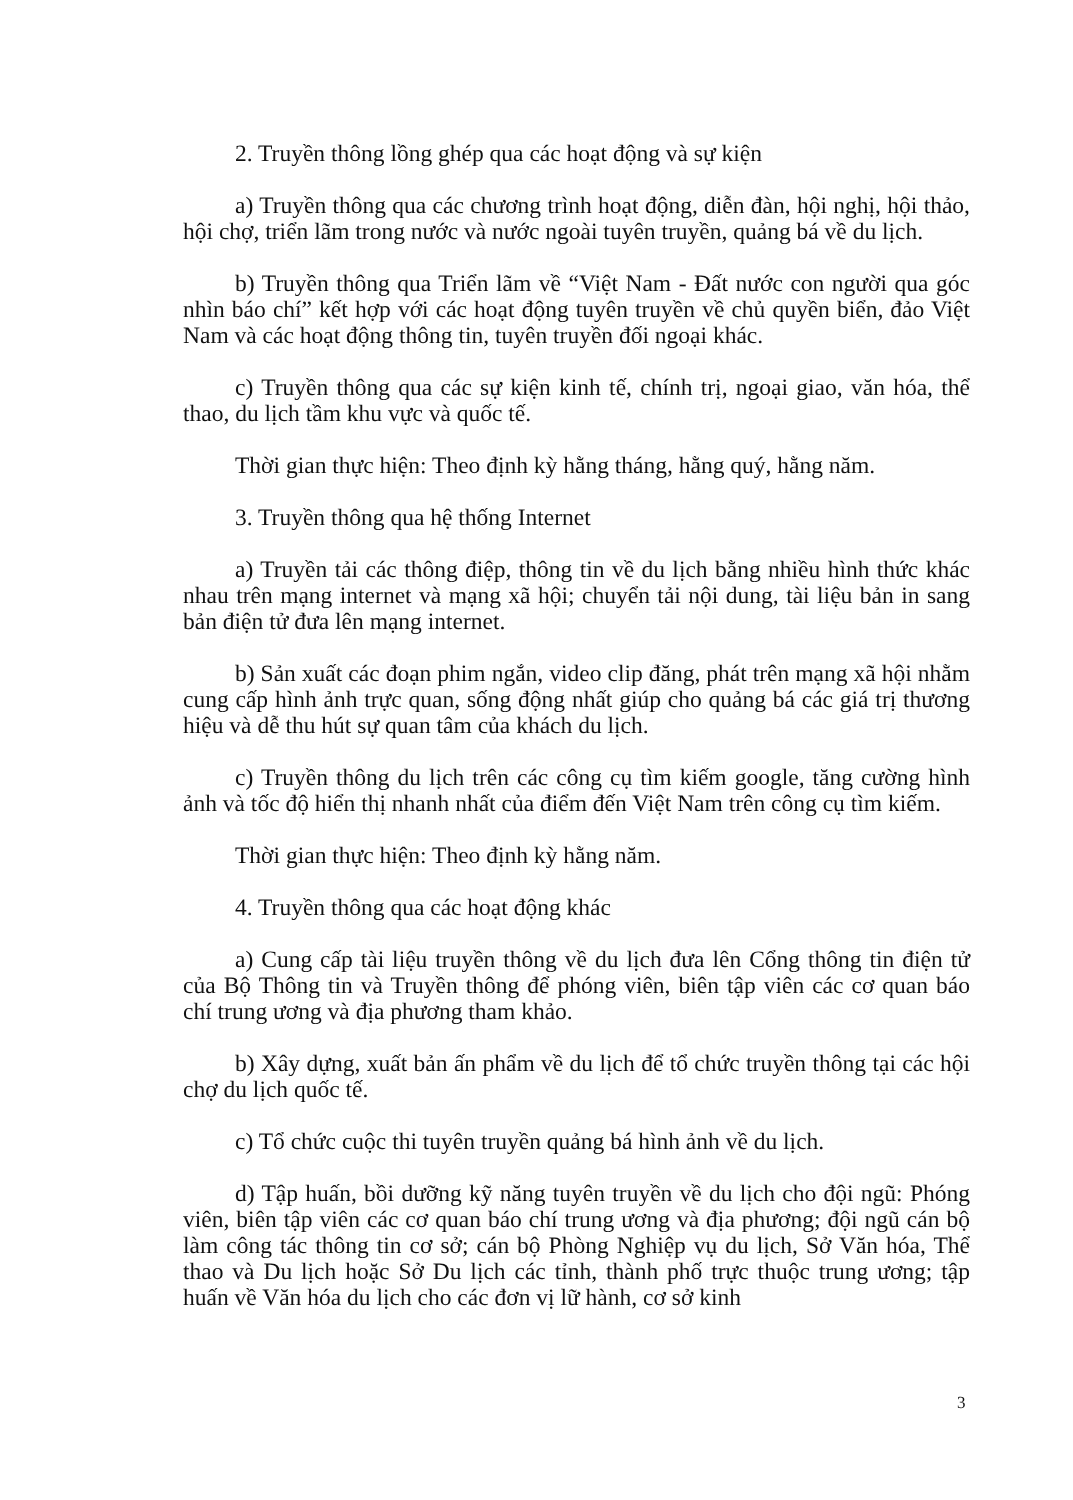2. Truyền thông lồng ghép qua các hoạt động và sự kiện
a) Truyền thông qua các chương trình hoạt động, diễn đàn, hội nghị, hội thảo, hội chợ, triển lãm trong nước và nước ngoài tuyên truyền, quảng bá về du lịch.
b) Truyền thông qua Triển lãm về “Việt Nam - Đất nước con người qua góc nhìn báo chí” kết hợp với các hoạt động tuyên truyền về chủ quyền biển, đảo Việt Nam và các hoạt động thông tin, tuyên truyền đối ngoại khác.
c) Truyền thông qua các sự kiện kinh tế, chính trị, ngoại giao, văn hóa, thể thao, du lịch tầm khu vực và quốc tế.
Thời gian thực hiện: Theo định kỳ hằng tháng, hằng quý, hằng năm.
3. Truyền thông qua hệ thống Internet
a) Truyền tải các thông điệp, thông tin về du lịch bằng nhiều hình thức khác nhau trên mạng internet và mạng xã hội; chuyển tải nội dung, tài liệu bản in sang bản điện tử đưa lên mạng internet.
b) Sản xuất các đoạn phim ngắn, video clip đăng, phát trên mạng xã hội nhằm cung cấp hình ảnh trực quan, sống động nhất giúp cho quảng bá các giá trị thương hiệu và dễ thu hút sự quan tâm của khách du lịch.
c) Truyền thông du lịch trên các công cụ tìm kiếm google, tăng cường hình ảnh và tốc độ hiển thị nhanh nhất của điểm đến Việt Nam trên công cụ tìm kiếm.
Thời gian thực hiện: Theo định kỳ hằng năm.
4. Truyền thông qua các hoạt động khác
a) Cung cấp tài liệu truyền thông về du lịch đưa lên Cổng thông tin điện tử của Bộ Thông tin và Truyền thông để phóng viên, biên tập viên các cơ quan báo chí trung ương và địa phương tham khảo.
b) Xây dựng, xuất bản ấn phẩm về du lịch để tổ chức truyền thông tại các hội chợ du lịch quốc tế.
c) Tổ chức cuộc thi tuyên truyền quảng bá hình ảnh về du lịch.
d) Tập huấn, bồi dưỡng kỹ năng tuyên truyền về du lịch cho đội ngũ: Phóng viên, biên tập viên các cơ quan báo chí trung ương và địa phương; đội ngũ cán bộ làm công tác thông tin cơ sở; cán bộ Phòng Nghiệp vụ du lịch, Sở Văn hóa, Thể thao và Du lịch hoặc Sở Du lịch các tỉnh, thành phố trực thuộc trung ương; tập huấn về Văn hóa du lịch cho các đơn vị lữ hành, cơ sở kinh
3